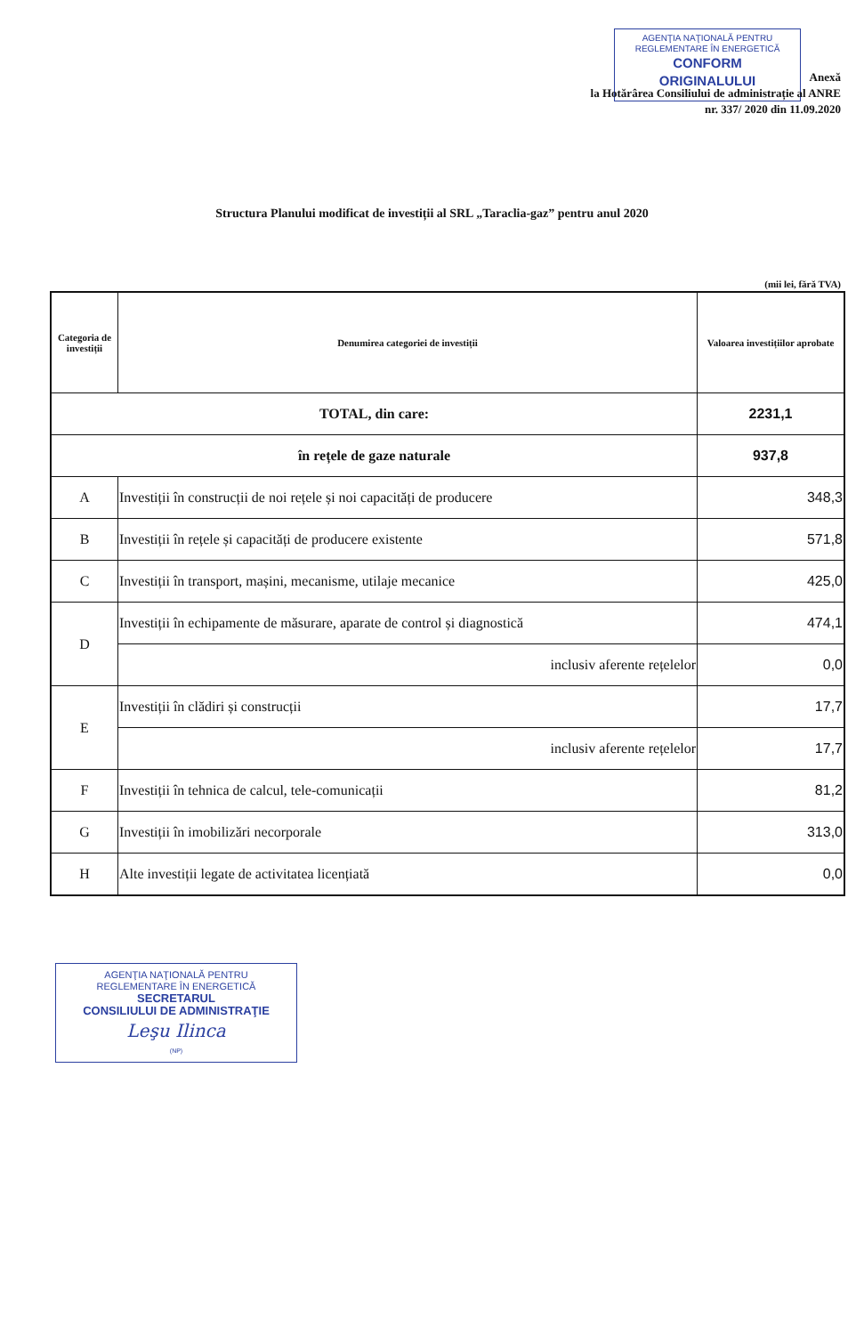AGENŢIA NAŢIONALĂ PENTRU
REGLEMENTARE ÎN ENERGETICĂ
CONFORM
ORIGINALULUI
Anexă
la Hotărârea Consiliului de administrație al ANRE
nr. 337/ 2020 din 11.09.2020
Structura Planului modificat de investiții al SRL „Taraclia-gaz” pentru anul 2020
(mii lei, fără TVA)
| Categoria de investiții | Denumirea categoriei de investiții | Valoarea investițiilor aprobate |
| --- | --- | --- |
| TOTAL, din care: | | 2231,1 |
| în rețele de gaze naturale | | 937,8 |
| A | Investiții în construcții de noi rețele și noi capacități de producere | 348,3 |
| B | Investiții în rețele și capacități de producere existente | 571,8 |
| C | Investiții în transport, mașini, mecanisme, utilaje mecanice | 425,0 |
| D | Investiții în echipamente de măsurare, aparate de control și diagnostică | 474,1 |
| | inclusiv aferente rețelelor | 0,0 |
| E | Investiții în clădiri și construcții | 17,7 |
| | inclusiv aferente rețelelor | 17,7 |
| F | Investiții în tehnica de calcul, tele-comunicații | 81,2 |
| G | Investiții în imobilizări necorporale | 313,0 |
| H | Alte investiții legate de activitatea licențiată | 0,0 |
AGENŢIA NAŢIONALĂ PENTRU
REGLEMENTARE ÎN ENERGETICĂ
SECRETARUL
CONSILIULUI DE ADMINISTRAŢIE
Leşu Ilinca
(NP)